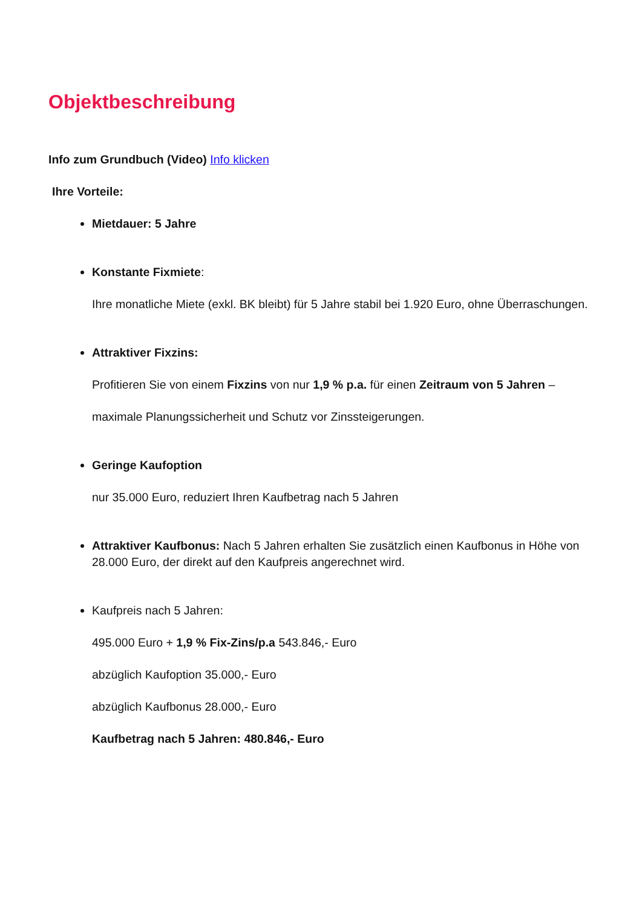Objektbeschreibung
Info zum Grundbuch (Video) Info klicken
Ihre Vorteile:
Mietdauer: 5 Jahre
Konstante Fixmiete:
Ihre monatliche Miete (exkl. BK bleibt) für 5 Jahre stabil bei 1.920 Euro, ohne Überraschungen.
Attraktiver Fixzins:
Profitieren Sie von einem Fixzins von nur 1,9 % p.a. für einen Zeitraum von 5 Jahren –
maximale Planungssicherheit und Schutz vor Zinssteigerungen.
Geringe Kaufoption
nur 35.000 Euro, reduziert Ihren Kaufbetrag nach 5 Jahren
Attraktiver Kaufbonus: Nach 5 Jahren erhalten Sie zusätzlich einen Kaufbonus in Höhe von 28.000 Euro, der direkt auf den Kaufpreis angerechnet wird.
Kaufpreis nach 5 Jahren:
495.000 Euro + 1,9 % Fix-Zins/p.a 543.846,- Euro
abzüglich Kaufoption 35.000,- Euro
abzüglich Kaufbonus 28.000,- Euro
Kaufbetrag nach 5 Jahren: 480.846,- Euro